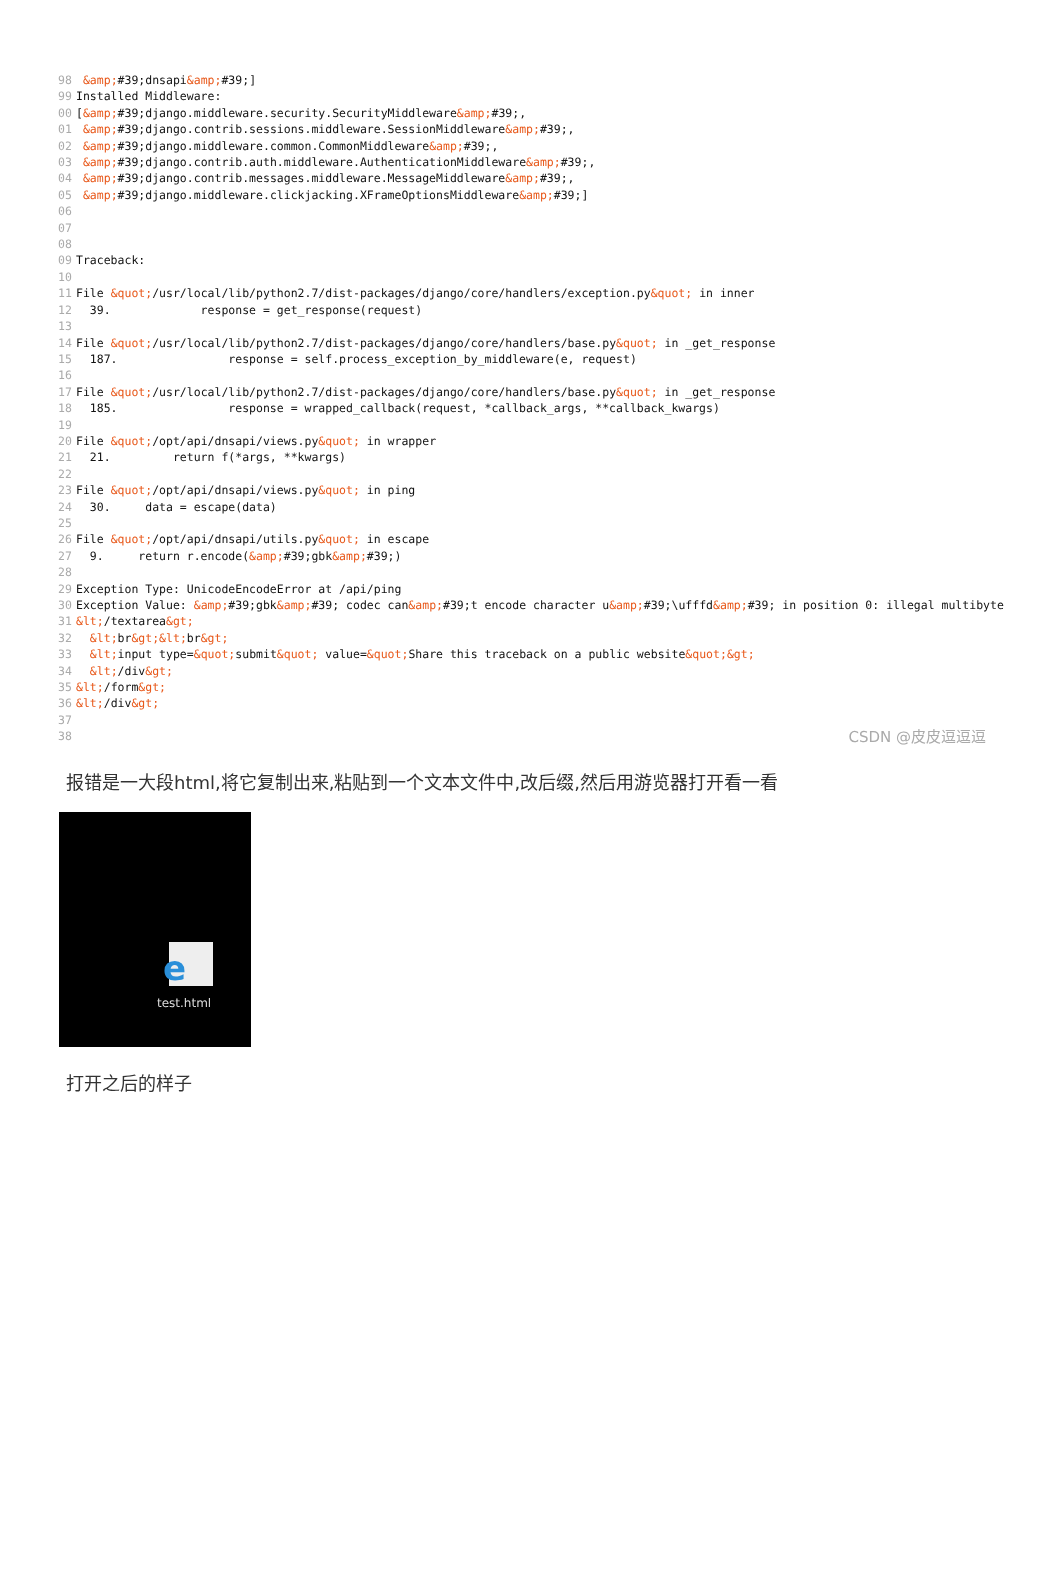98 &amp;#39;dnsapi&amp;#39;] 99 Installed Middleware: 00 [&amp;#39;django.middleware.security.SecurityMiddleware&amp;#39;, 01 &amp;#39;django.contrib.sessions.middleware.SessionMiddleware&amp;#39;, 02 &amp;#39;django.middleware.common.CommonMiddleware&amp;#39;, 03 &amp;#39;django.contrib.auth.middleware.AuthenticationMiddleware&amp;#39;, 04 &amp;#39;django.contrib.messages.middleware.MessageMiddleware&amp;#39;, 05 &amp;#39;django.middleware.clickjacking.XFrameOptionsMiddleware&amp;#39;] 06 07 08 09 Traceback: 10 11 File &quot;/usr/local/lib/python2.7/dist-packages/django/core/handlers/exception.py&quot; in inner 12 39. response = get_response(request) 13 14 File &quot;/usr/local/lib/python2.7/dist-packages/django/core/handlers/base.py&quot; in _get_response 15 187. response = self.process_exception_by_middleware(e, request) 16 17 File &quot;/usr/local/lib/python2.7/dist-packages/django/core/handlers/base.py&quot; in _get_response 18 185. response = wrapped_callback(request, *callback_args, **callback_kwargs) 19 20 File &quot;/opt/api/dnsapi/views.py&quot; in wrapper 21 21. return f(*args, **kwargs) 22 23 File &quot;/opt/api/dnsapi/views.py&quot; in ping 24 30. data = escape(data) 25 26 File &quot;/opt/api/dnsapi/utils.py&quot; in escape 27 9. return r.encode(&amp;#39;gbk&amp;#39;) 28 29 Exception Type: UnicodeEncodeError at /api/ping 30 Exception Value: &amp;#39;gbk&amp;#39; codec can&amp;#39;t encode character u&amp;#39;\ufffd&amp;#39; in position 0: illegal multibyte 31 &lt;/textarea&gt; 32 &lt; br&gt;&lt; br&gt; 33 &lt; input type=&quot; submit&quot; value=&quot; Share this traceback on a public website&quot;&gt; 34 &lt;/div&gt; 35 &lt;/form&gt; 36 &lt;/div&gt; 37 38
CSDN @皮皮逗逗逗
报错是一大段html,将它复制出来,粘贴到一个文本文件中,改后缀,然后用游览器打开看一看
e
test.html
打开之后的样子